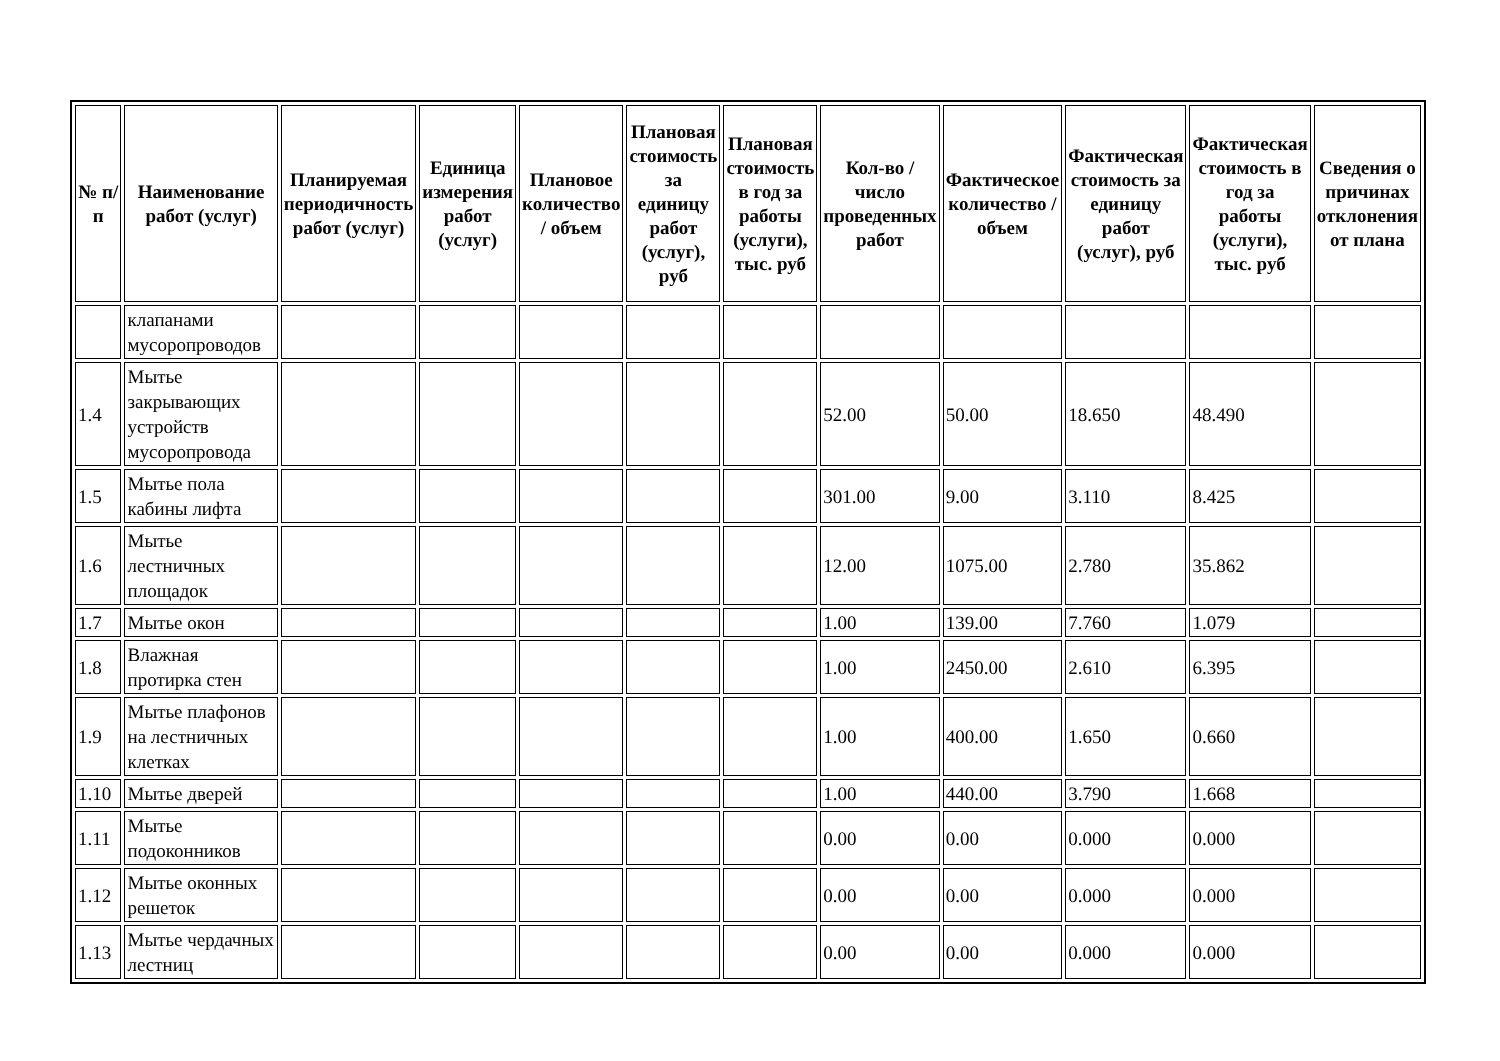| № п/п | Наименование работ (услуг) | Планируемая периодичность работ (услуг) | Единица измерения работ (услуг) | Плановое количество / объем | Плановая стоимость за единицу работ (услуг), руб | Плановая стоимость в год за работы (услуги), тыс. руб | Кол-во / число проведенных работ | Фактическое количество / объем | Фактическая стоимость за единицу работ (услуг), руб | Фактическая стоимость в год за работы (услуги), тыс. руб | Сведения о причинах отклонения от плана |
| --- | --- | --- | --- | --- | --- | --- | --- | --- | --- | --- | --- |
| | клапанами мусоропроводов | | | | | | | | | | |
| 1.4 | Мытье закрывающих устройств мусоропровода | | | | | | 52.00 | 50.00 | 18.650 | 48.490 | |
| 1.5 | Мытье пола кабины лифта | | | | | | 301.00 | 9.00 | 3.110 | 8.425 | |
| 1.6 | Мытье лестничных площадок | | | | | | 12.00 | 1075.00 | 2.780 | 35.862 | |
| 1.7 | Мытье окон | | | | | | 1.00 | 139.00 | 7.760 | 1.079 | |
| 1.8 | Влажная протирка стен | | | | | | 1.00 | 2450.00 | 2.610 | 6.395 | |
| 1.9 | Мытье плафонов на лестничных клетках | | | | | | 1.00 | 400.00 | 1.650 | 0.660 | |
| 1.10 | Мытье дверей | | | | | | 1.00 | 440.00 | 3.790 | 1.668 | |
| 1.11 | Мытье подоконников | | | | | | 0.00 | 0.00 | 0.000 | 0.000 | |
| 1.12 | Мытье оконных решеток | | | | | | 0.00 | 0.00 | 0.000 | 0.000 | |
| 1.13 | Мытье чердачных лестниц | | | | | | 0.00 | 0.00 | 0.000 | 0.000 | |